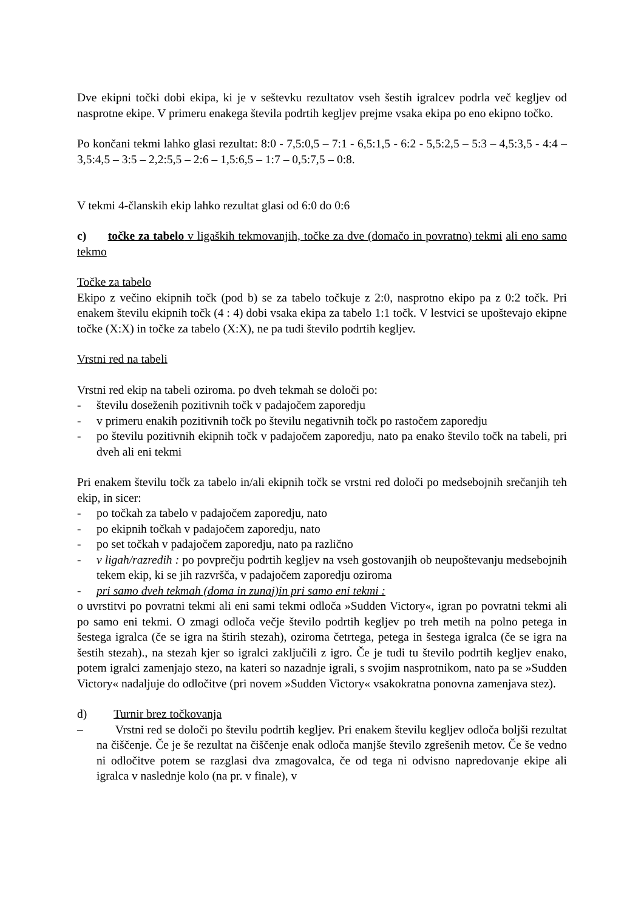Dve ekipni točki dobi ekipa, ki je v seštevku rezultatov vseh šestih igralcev podrla več kegljev od nasprotne ekipe. V primeru enakega števila podrtih kegljev prejme vsaka ekipa po eno ekipno točko.
Po končani tekmi lahko glasi rezultat: 8:0 - 7,5:0,5 – 7:1 - 6,5:1,5 - 6:2 - 5,5:2,5 – 5:3 – 4,5:3,5 - 4:4 – 3,5:4,5 – 3:5 – 2,2:5,5 – 2:6 – 1,5:6,5 – 1:7 – 0,5:7,5 – 0:8.
V tekmi 4-članskih ekip lahko rezultat glasi od 6:0 do 0:6
c) točke za tabelo v ligaških tekmovanjih, točke za dve (domačo in povratno) tekmi ali eno samo tekmo
Točke za tabelo
Ekipo z večino ekipnih točk (pod b) se za tabelo točkuje z 2:0, nasprotno ekipo pa z 0:2 točk. Pri enakem številu ekipnih točk (4 : 4) dobi vsaka ekipa za tabelo 1:1 točk. V lestvici se upoštevajo ekipne točke (X:X) in točke za tabelo (X:X), ne pa tudi število podrtih kegljev.
Vrstni red na tabeli
Vrstni red ekip na tabeli oziroma. po dveh tekmah se določi po:
- številu doseženih pozitivnih točk v padajočem zaporedju
- v primeru enakih pozitivnih točk po številu negativnih točk po rastočem zaporedju
- po številu pozitivnih ekipnih točk v padajočem zaporedju, nato pa enako število točk na tabeli, pri dveh ali eni tekmi
Pri enakem številu točk za tabelo in/ali ekipnih točk se vrstni red določi po medsebojnih srečanjih teh ekip, in sicer:
- po točkah za tabelo v padajočem zaporedju, nato
- po ekipnih točkah v padajočem zaporedju, nato
- po set točkah v padajočem zaporedju, nato pa različno
- v ligah/razredih : po povprečju podrtih kegljev na vseh gostovanjih ob neupoštevanju medsebojnih tekem ekip, ki se jih razvršča, v padajočem zaporedju oziroma
- pri samo dveh tekmah (doma in zunaj)in pri samo eni tekmi :
o uvrstitvi po povratni tekmi ali eni sami tekmi odloča »Sudden Victory«, igran po povratni tekmi ali po samo eni tekmi. O zmagi odloča večje število podrtih kegljev po treh metih na polno petega in šestega igralca (če se igra na štirih stezah), oziroma četrtega, petega in šestega igralca (če se igra na šestih stezah)., na stezah kjer so igralci zaključili z igro. Če je tudi tu število podrtih kegljev enako, potem igralci zamenjajo stezo, na kateri so nazadnje igrali, s svojim nasprotnikom, nato pa se »Sudden Victory« nadaljuje do odločitve (pri novem »Sudden Victory« vsakokratna ponovna zamenjava stez).
d) Turnir brez točkovanja
– Vrstni red se določi po številu podrtih kegljev. Pri enakem številu kegljev odloča boljši rezultat na čiščenje. Če je še rezultat na čiščenje enak odloča manjše število zgrešenih metov. Če še vedno ni odločitve potem se razglasi dva zmagovalca, če od tega ni odvisno napredovanje ekipe ali igralca v naslednje kolo (na pr. v finale), v